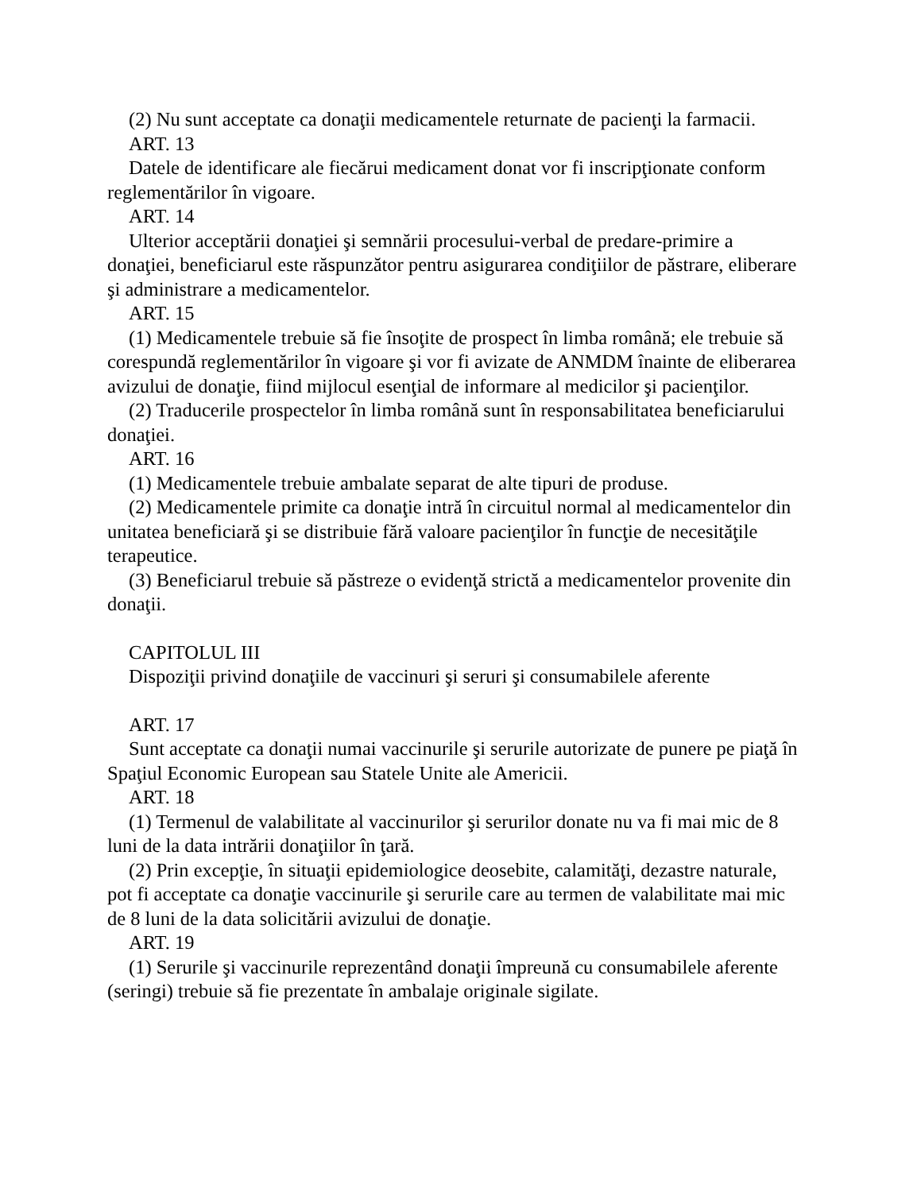(2) Nu sunt acceptate ca donaţii medicamentele returnate de pacienţi la farmacii.
ART. 13
Datele de identificare ale fiecărui medicament donat vor fi inscripţionate conform reglementărilor în vigoare.
ART. 14
Ulterior acceptării donaţiei şi semnării procesului-verbal de predare-primire a donaţiei, beneficiarul este răspunzător pentru asigurarea condiţiilor de păstrare, eliberare şi administrare a medicamentelor.
ART. 15
(1) Medicamentele trebuie să fie însoţite de prospect în limba română; ele trebuie să corespundă reglementărilor în vigoare şi vor fi avizate de ANMDM înainte de eliberarea avizului de donaţie, fiind mijlocul esenţial de informare al medicilor şi pacienţilor.
(2) Traducerile prospectelor în limba română sunt în responsabilitatea beneficiarului donaţiei.
ART. 16
(1) Medicamentele trebuie ambalate separat de alte tipuri de produse.
(2) Medicamentele primite ca donaţie intră în circuitul normal al medicamentelor din unitatea beneficiară şi se distribuie fără valoare pacienţilor în funcţie de necesităţile terapeutice.
(3) Beneficiarul trebuie să păstreze o evidenţă strictă a medicamentelor provenite din donaţii.
CAPITOLUL III
Dispoziţii privind donaţiile de vaccinuri şi seruri şi consumabilele aferente
ART. 17
Sunt acceptate ca donaţii numai vaccinurile şi serurile autorizate de punere pe piaţă în Spaţiul Economic European sau Statele Unite ale Americii.
ART. 18
(1) Termenul de valabilitate al vaccinurilor şi serurilor donate nu va fi mai mic de 8 luni de la data intrării donaţiilor în ţară.
(2) Prin excepţie, în situaţii epidemiologice deosebite, calamităţi, dezastre naturale, pot fi acceptate ca donaţie vaccinurile şi serurile care au termen de valabilitate mai mic de 8 luni de la data solicitării avizului de donaţie.
ART. 19
(1) Serurile şi vaccinurile reprezentând donaţii împreună cu consumabilele aferente (seringi) trebuie să fie prezentate în ambalaje originale sigilate.